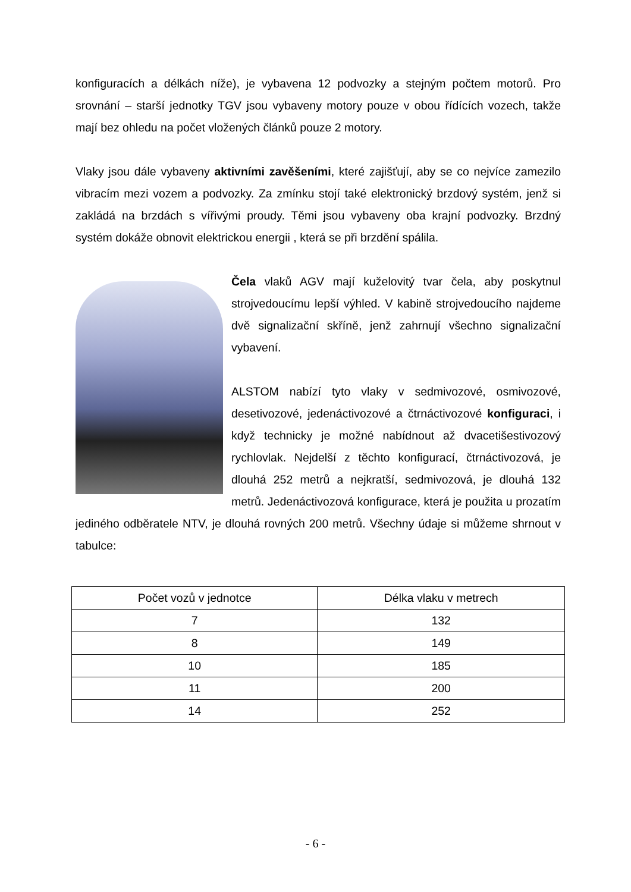konfiguracích a délkách níže), je vybavena 12 podvozky a stejným počtem motorů. Pro srovnání – starší jednotky TGV jsou vybaveny motory pouze v obou řídících vozech, takže mají bez ohledu na počet vložených článků pouze 2 motory.
Vlaky jsou dále vybaveny aktivními zavěšeními, které zajišťují, aby se co nejvíce zamezilo vibracím mezi vozem a podvozky. Za zmínku stojí také elektronický brzdový systém, jenž si zakládá na brzdách s vířivými proudy. Těmi jsou vybaveny oba krajní podvozky. Brzdný systém dokáže obnovit elektrickou energii , která se při brzdění spálila.
Čela vlaků AGV mají kuželovitý tvar čela, aby poskytnul strojvedoucímu lepší výhled. V kabině strojvedoucího najdeme dvě signalizační skříně, jenž zahrnují všechno signalizační vybavení.
ALSTOM nabízí tyto vlaky v sedmivozové, osmivozové, desetivozové, jedenáctivozové a čtrnáctivozové konfiguraci, i když technicky je možné nabídnout až dvacetišestivozový rychlovlak. Nejdelší z těchto konfigurací, čtrnáctivozová, je dlouhá 252 metrů a nejkratší, sedmivozová, je dlouhá 132 metrů. Jedenáctivozová konfigurace, která je použita u prozatím jediného odběratele NTV, je dlouhá rovných 200 metrů. Všechny údaje si můžeme shrnout v tabulce:
| Počet vozů v jednotce | Délka vlaku v metrech |
| --- | --- |
| 7 | 132 |
| 8 | 149 |
| 10 | 185 |
| 11 | 200 |
| 14 | 252 |
- 6 -